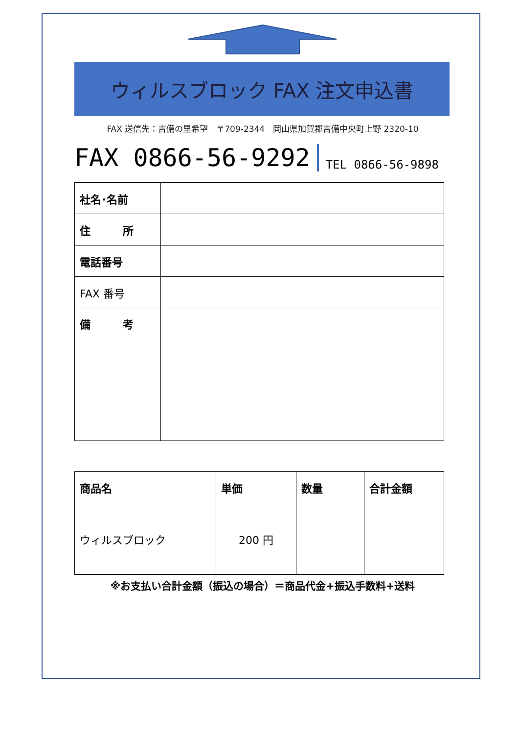ウィルスブロック FAX 注文申込書
FAX 送信先：吉備の里希望　〒709-2344　岡山県加賀郡吉備中央町上野 2320-10
FAX 0866-56-9292 TEL 0866-56-9898
| 社名･名前 | |
| 住 所 | |
| 電話番号 | |
| FAX 番号 | |
| 備 考 | |
| 商品名 | 単価 | 数量 | 合計金額 |
| --- | --- | --- | --- |
| ウィルスブロック | 200 円 | | |
※お支払い合計金額（振込の場合）＝商品代金+振込手数料+送料